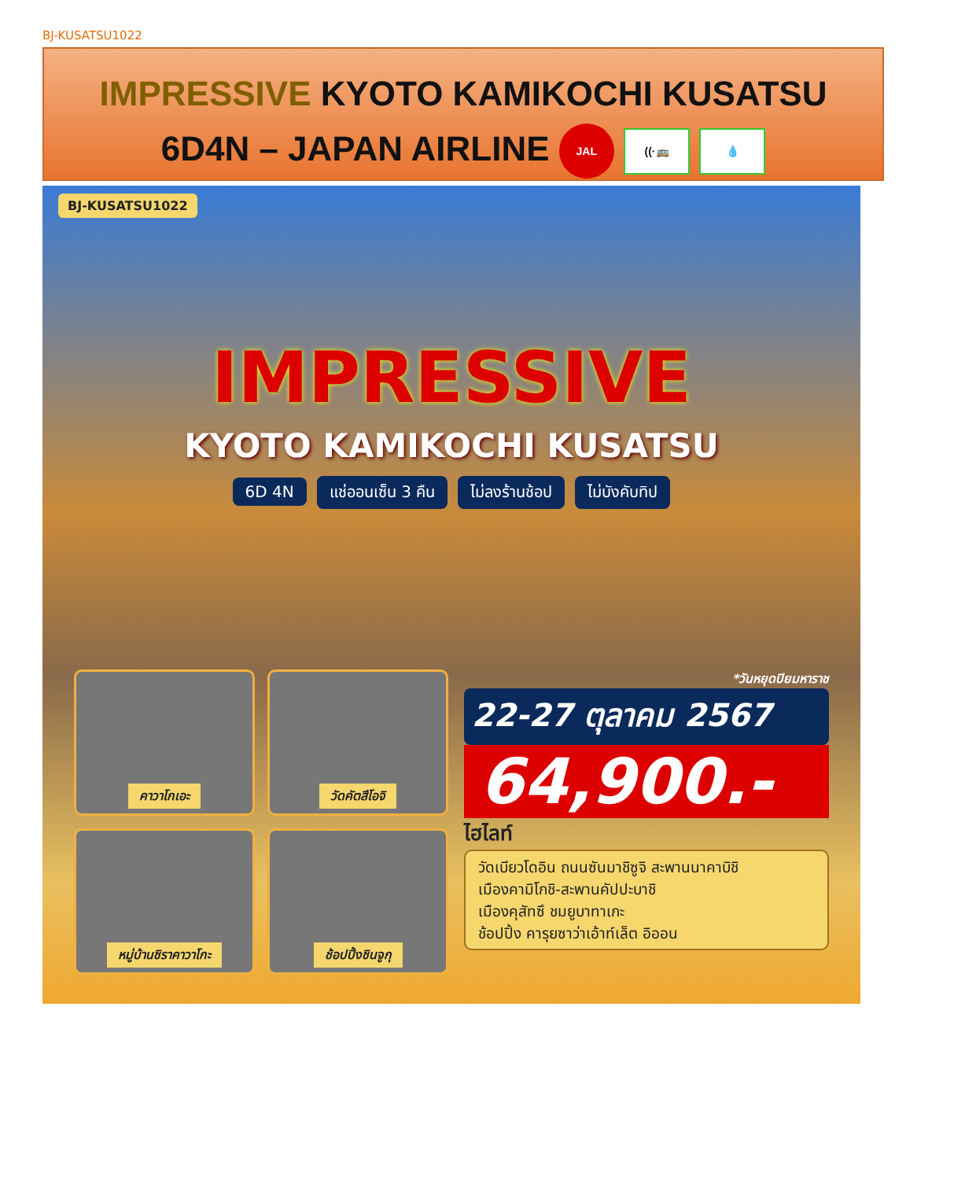BJ-KUSATSU1022
IMPRESSIVE KYOTO KAMIKOCHI KUSATSU
6D4N – JAPAN AIRLINE JAL ((·🚌 💧
BJ-KUSATSU1022
IMPRESSIVE
KYOTO KAMIKOCHI KUSATSU
6D 4N แช่ออนเซ็น 3 คืน ไม่ลงร้านช้อป ไม่บังคับทิป
คาวาโกเอะ
วัดคัตสึโอจิ
หมู่บ้านชิราคาวาโกะ
ช้อปปิ้งชินจูกุ
*วันหยุดปิยมหาราช
22-27 ตุลาคม 2567
64,900.-
ไฮไลท์
วัดเบียวโดอิน ถนนซันมาชิซูจิ สะพานนาคาบิชิ
เมืองคามิโกชิ-สะพานคัปปะบาชิ
เมืองคุสัทซึ ชมยูบาทาเกะ
ช้อปปิ้ง คารุยซาว่าเอ้าท์เล็ต อิออน